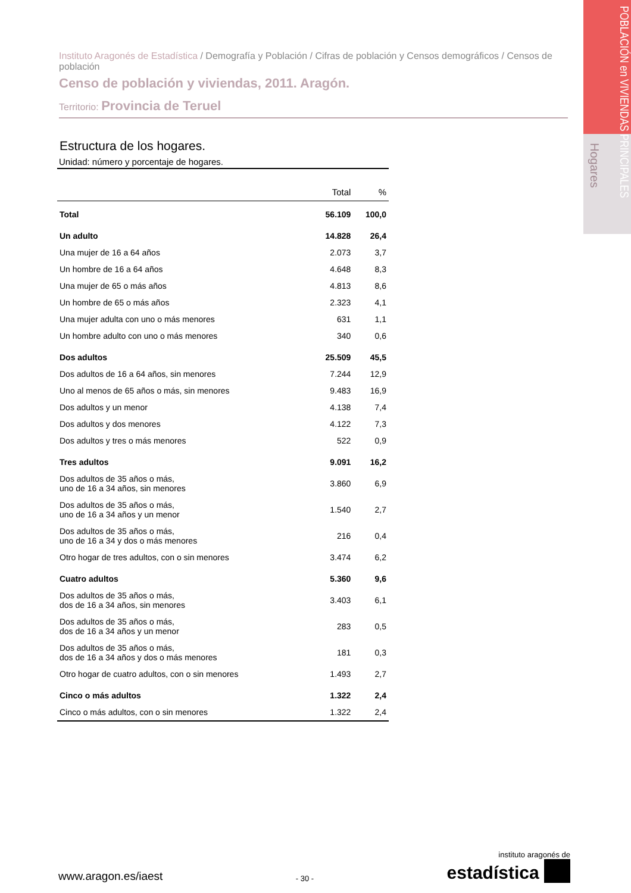POBLACIÓN en VIVIENDAS PRINCIPALES
Hogares
Instituto Aragonés de Estadística / Demografía y Población / Cifras de población y Censos demográficos / Censos de población
Censo de población y viviendas, 2011. Aragón.
Territorio: Provincia de Teruel
Estructura de los hogares.
Unidad: número y porcentaje de hogares.
| | Total | % |
| --- | --- | --- |
| Total | 56.109 | 100,0 |
| Un adulto | 14.828 | 26,4 |
| Una mujer de 16 a 64 años | 2.073 | 3,7 |
| Un hombre de 16 a 64 años | 4.648 | 8,3 |
| Una mujer de 65 o más años | 4.813 | 8,6 |
| Un hombre de 65 o más años | 2.323 | 4,1 |
| Una mujer adulta con uno o más menores | 631 | 1,1 |
| Un hombre adulto con uno o más menores | 340 | 0,6 |
| Dos adultos | 25.509 | 45,5 |
| Dos adultos de 16 a 64 años, sin menores | 7.244 | 12,9 |
| Uno al menos de 65 años o más, sin menores | 9.483 | 16,9 |
| Dos adultos y un menor | 4.138 | 7,4 |
| Dos adultos y dos menores | 4.122 | 7,3 |
| Dos adultos y tres o más menores | 522 | 0,9 |
| Tres adultos | 9.091 | 16,2 |
| Dos adultos de 35 años o más, uno de 16 a 34 años, sin menores | 3.860 | 6,9 |
| Dos adultos de 35 años o más, uno de 16 a 34 años y un menor | 1.540 | 2,7 |
| Dos adultos de 35 años o más, uno de 16 a 34 y dos o más menores | 216 | 0,4 |
| Otro hogar de tres adultos, con o sin menores | 3.474 | 6,2 |
| Cuatro adultos | 5.360 | 9,6 |
| Dos adultos de 35 años o más, dos de 16 a 34 años, sin menores | 3.403 | 6,1 |
| Dos adultos de 35 años o más, dos de 16 a 34 años y un menor | 283 | 0,5 |
| Dos adultos de 35 años o más, dos de 16 a 34 años y dos o más menores | 181 | 0,3 |
| Otro hogar de cuatro adultos, con o sin menores | 1.493 | 2,7 |
| Cinco o más adultos | 1.322 | 2,4 |
| Cinco o más adultos, con o sin menores | 1.322 | 2,4 |
www.aragon.es/iaest
- 30 -
instituto aragonés de
estadística